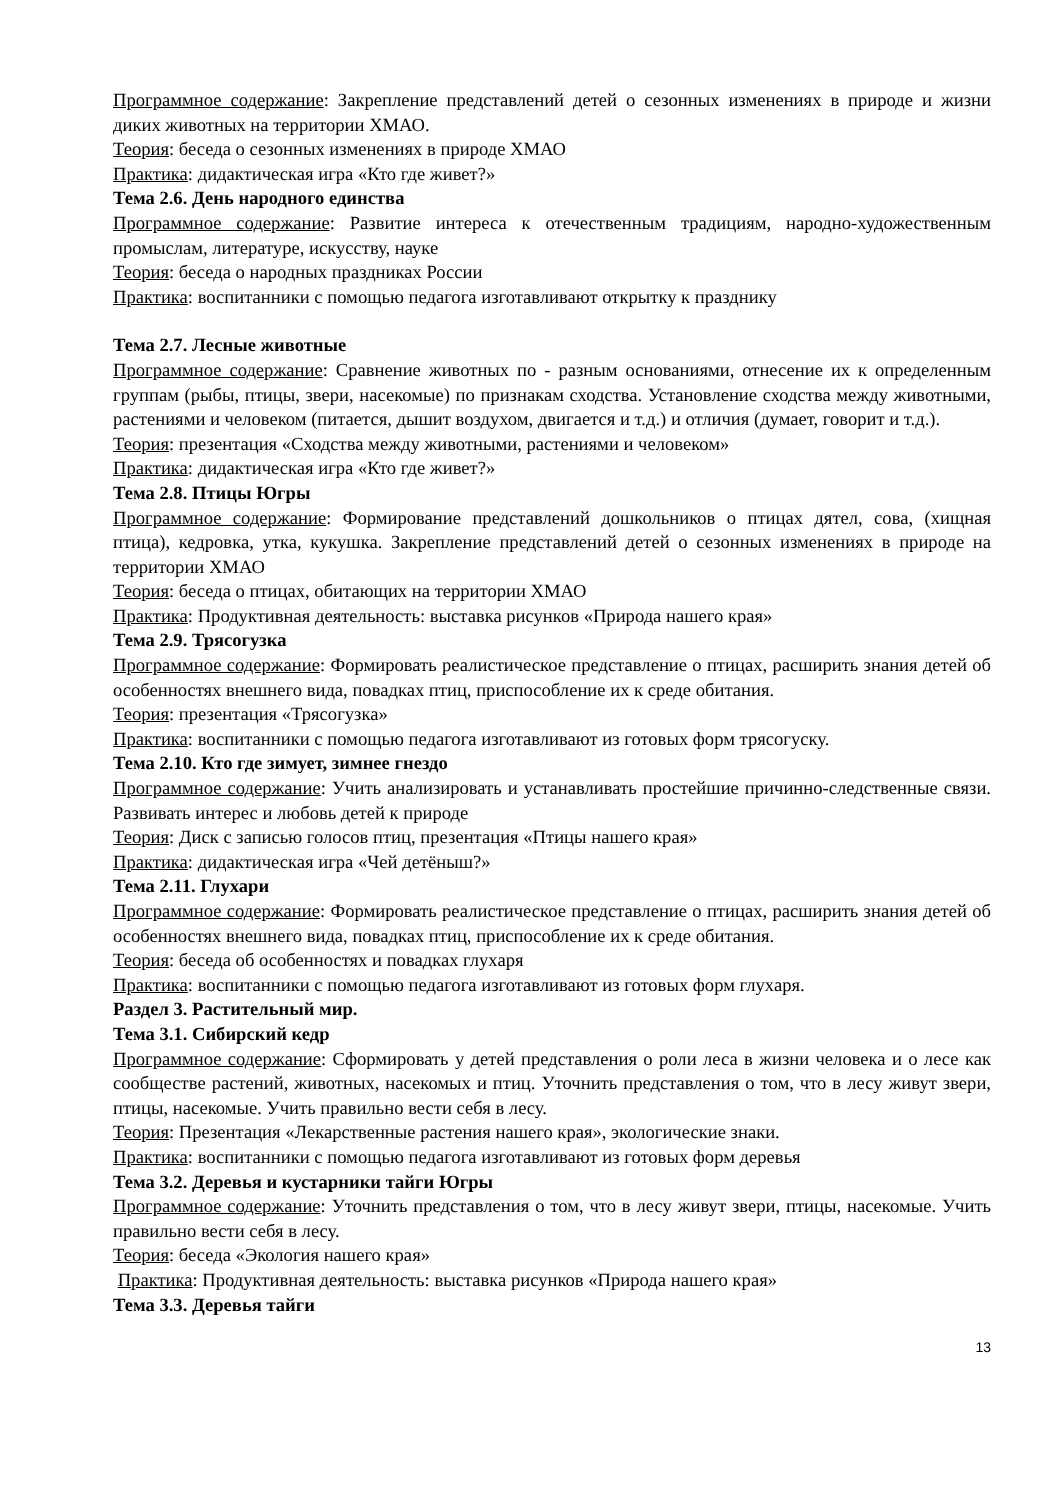Программное содержание: Закрепление представлений детей о сезонных изменениях в природе и жизни диких животных на территории ХМАО.
Теория: беседа о сезонных изменениях в природе ХМАО
Практика: дидактическая игра «Кто где живет?»
Тема 2.6. День народного единства
Программное содержание: Развитие интереса к отечественным традициям, народно-художественным промыслам, литературе, искусству, науке
Теория: беседа о народных праздниках России
Практика: воспитанники с помощью педагога изготавливают открытку к празднику
Тема 2.7. Лесные животные
Программное содержание: Сравнение животных по - разным основаниями, отнесение их к определенным группам (рыбы, птицы, звери, насекомые) по признакам сходства. Установление сходства между животными, растениями и человеком (питается, дышит воздухом, двигается и т.д.) и отличия (думает, говорит и т.д.).
Теория: презентация «Сходства между животными, растениями и человеком»
Практика: дидактическая игра «Кто где живет?»
Тема 2.8. Птицы Югры
Программное содержание: Формирование представлений дошкольников о птицах дятел, сова, (хищная птица), кедровка, утка, кукушка. Закрепление представлений детей о сезонных изменениях в природе на территории ХМАО
Теория: беседа о птицах, обитающих на территории ХМАО
Практика: Продуктивная деятельность: выставка рисунков «Природа нашего края»
Тема 2.9. Трясогузка
Программное содержание: Формировать реалистическое представление о птицах, расширить знания детей об особенностях внешнего вида, повадках птиц, приспособление их к среде обитания.
Теория: презентация «Трясогузка»
Практика: воспитанники с помощью педагога изготавливают из готовых форм трясогуску.
Тема 2.10. Кто где зимует, зимнее гнездо
Программное содержание: Учить анализировать и устанавливать простейшие причинно-следственные связи. Развивать интерес и любовь детей к природе
Теория: Диск с записью голосов птиц, презентация «Птицы нашего края»
Практика: дидактическая игра «Чей детёныш?»
Тема 2.11. Глухари
Программное содержание: Формировать реалистическое представление о птицах, расширить знания детей об особенностях внешнего вида, повадках птиц, приспособление их к среде обитания.
Теория: беседа об особенностях и повадках глухаря
Практика: воспитанники с помощью педагога изготавливают из готовых форм глухаря.
Раздел 3. Растительный мир.
Тема 3.1. Сибирский кедр
Программное содержание: Сформировать у детей представления о роли леса в жизни человека и о лесе как сообществе растений, животных, насекомых и птиц. Уточнить представления о том, что в лесу живут звери, птицы, насекомые. Учить правильно вести себя в лесу.
Теория: Презентация «Лекарственные растения нашего края», экологические знаки.
Практика: воспитанники с помощью педагога изготавливают из готовых форм деревья
Тема 3.2. Деревья и кустарники тайги Югры
Программное содержание: Уточнить представления о том, что в лесу живут звери, птицы, насекомые. Учить правильно вести себя в лесу.
Теория: беседа «Экология нашего края»
Практика: Продуктивная деятельность: выставка рисунков «Природа нашего края»
Тема 3.3. Деревья тайги
13